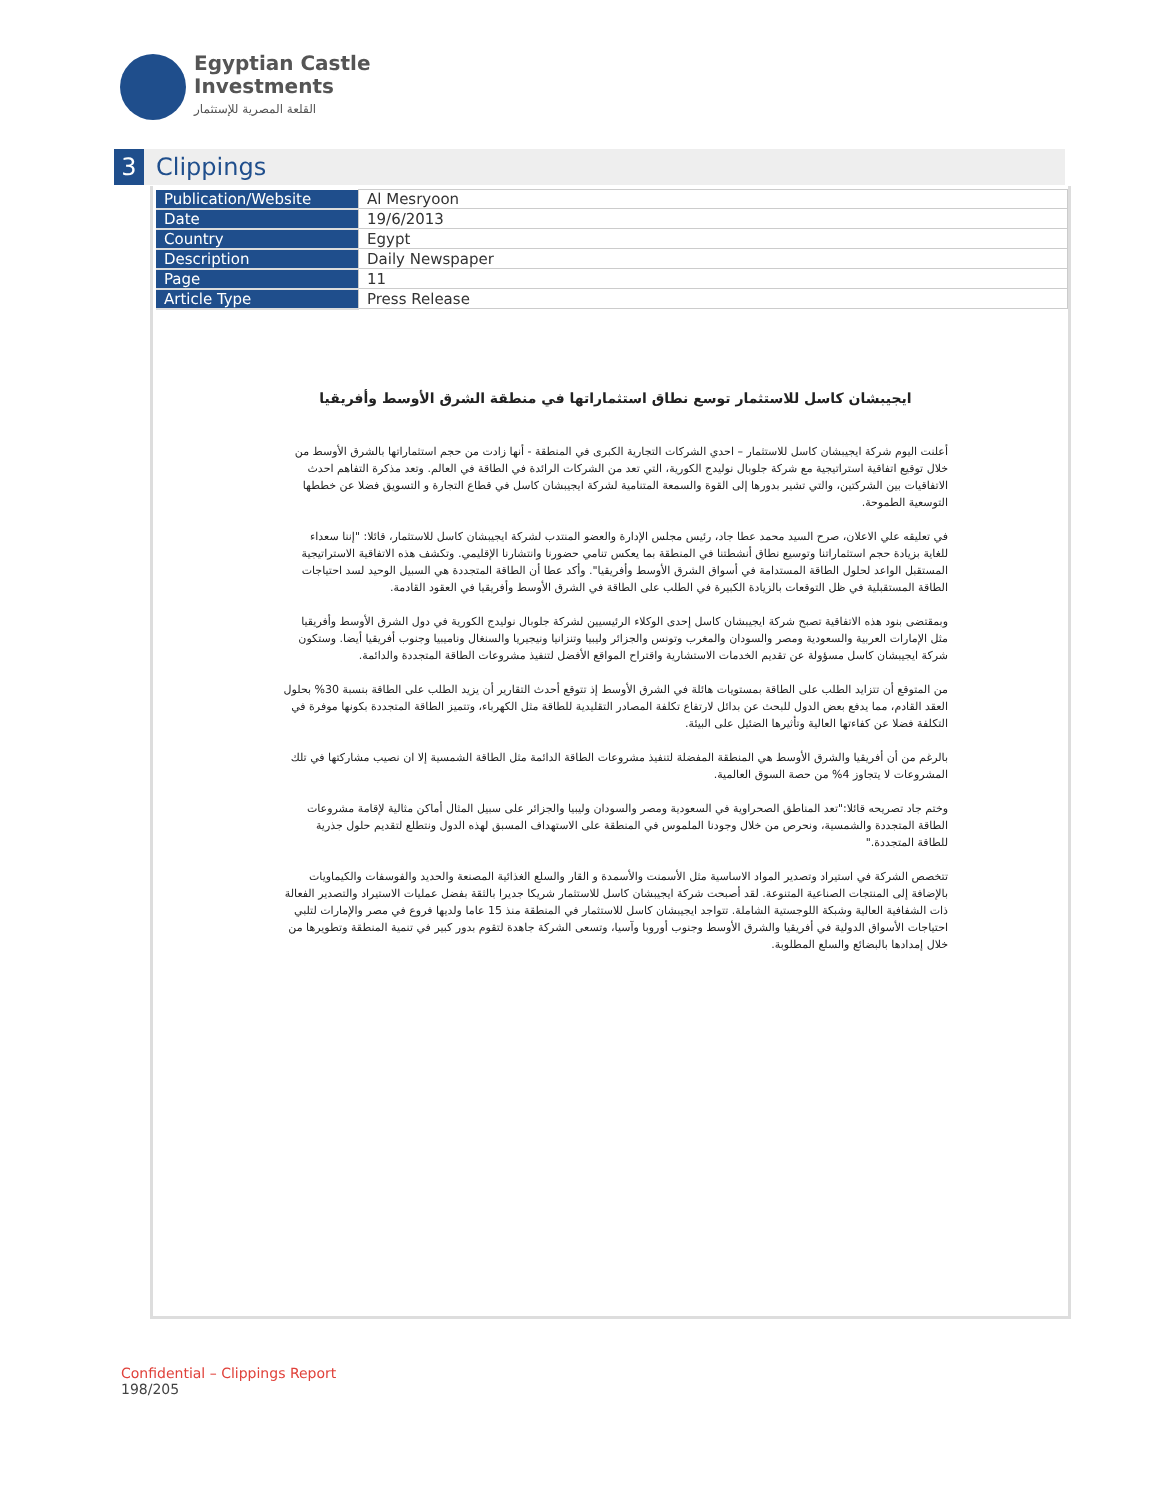Egyptian Castle
Investments
القلعة المصرية للإستثمار
3
Clippings
| Publication/Website | Al Mesryoon |
| Date | 19/6/2013 |
| Country | Egypt |
| Description | Daily Newspaper |
| Page | 11 |
| Article Type | Press Release |
ايجيبشان كاسل للاستثمار توسع نطاق استثماراتها في منطقة الشرق الأوسط وأفريقيا
أعلنت اليوم شركة ايجيبشان كاسل للاستثمار – احدي الشركات التجارية الكبرى في المنطقة - أنها زادت من حجم استثماراتها بالشرق الأوسط من خلال توقيع اتفاقية استراتيجية مع شركة جلوبال نوليدج الكورية، التي تعد من الشركات الرائدة في الطاقة في العالم. وتعد مذكرة التفاهم احدث الاتفاقيات بين الشركتين، والتي تشير بدورها إلى القوة والسمعة المتنامية لشركة ايجيبشان كاسل في قطاع التجارة و التسويق فضلا عن خططها التوسعية الطموحة.
في تعليقه علي الاعلان، صرح السيد محمد عطا جاد، رئيس مجلس الإدارة والعضو المنتدب لشركة ايجيبشان كاسل للاستثمار، قائلا: "إننا سعداء للغاية بزيادة حجم استثماراتنا وتوسيع نطاق أنشطتنا في المنطقة بما يعكس تنامي حضورنا وانتشارنا الإقليمي. وتكشف هذه الاتفاقية الاستراتيجية المستقبل الواعد لحلول الطاقة المستدامة في أسواق الشرق الأوسط وأفريقيا". وأكد عطا أن الطاقة المتجددة هي السبيل الوحيد لسد احتياجات الطاقة المستقبلية في ظل التوقعات بالزيادة الكبيرة في الطلب على الطاقة في الشرق الأوسط وأفريقيا في العقود القادمة.
وبمقتضى بنود هذه الاتفاقية تصبح شركة ايجيبشان كاسل إحدى الوكلاء الرئيسيين لشركة جلوبال نوليدج الكورية في دول الشرق الأوسط وأفريقيا مثل الإمارات العربية والسعودية ومصر والسودان والمغرب وتونس والجزائر وليبيا وتنزانيا ونيجيريا والسنغال وناميبيا وجنوب أفريقيا أيضا. وستكون شركة ايجيبشان كاسل مسؤولة عن تقديم الخدمات الاستشارية واقتراح المواقع الأفضل لتنفيذ مشروعات الطاقة المتجددة والدائمة.
من المتوقع أن تتزايد الطلب على الطاقة بمستويات هائلة في الشرق الأوسط إذ تتوقع أحدث التقارير أن يزيد الطلب على الطاقة بنسبة 30% بحلول العقد القادم، مما يدفع بعض الدول للبحث عن بدائل لارتفاع تكلفة المصادر التقليدية للطاقة مثل الكهرباء، وتتميز الطاقة المتجددة بكونها موفرة في التكلفة فضلا عن كفاءتها العالية وتأثيرها الضئيل على البيئة.
بالرغم من أن أفريقيا والشرق الأوسط هي المنطقة المفضلة لتنفيذ مشروعات الطاقة الدائمة مثل الطاقة الشمسية إلا ان نصيب مشاركتها في تلك المشروعات لا يتجاوز 4% من حصة السوق العالمية.
وختم جاد تصريحه قائلا:"تعد المناطق الصحراوية في السعودية ومصر والسودان وليبيا والجزائر على سبيل المثال أماكن مثالية لإقامة مشروعات الطاقة المتجددة والشمسية، ونحرص من خلال وجودنا الملموس في المنطقة على الاستهداف المسبق لهذه الدول ونتطلع لتقديم حلول جذرية للطاقة المتجددة."
تتخصص الشركة في استيراد وتصدير المواد الاساسية مثل الأسمنت والأسمدة و القار والسلع الغذائية المصنعة والحديد والفوسفات والكيماويات بالإضافة إلى المنتجات الصناعية المتنوعة. لقد أصبحت شركة ايجيبشان كاسل للاستثمار شريكا جديرا بالثقة بفضل عمليات الاستيراد والتصدير الفعالة ذات الشفافية العالية وشبكة اللوجستية الشاملة. تتواجد ايجيبشان كاسل للاستثمار في المنطقة منذ 15 عاما ولديها فروع في مصر والإمارات لتلبي احتياجات الأسواق الدولية في أفريقيا والشرق الأوسط وجنوب أوروبا وآسيا، وتسعى الشركة جاهدة لتقوم بدور كبير في تنمية المنطقة وتطويرها من خلال إمدادها بالبضائع والسلع المطلوبة.
Confidential – Clippings Report
198/205